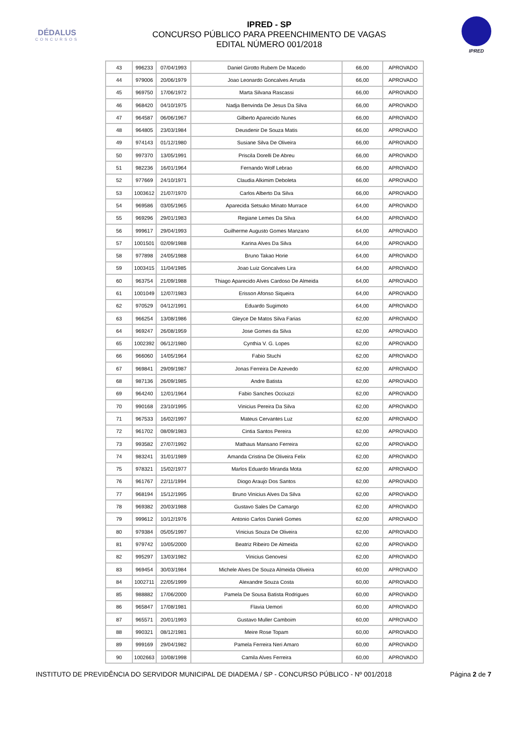DÉDALUS
CONCURSOS
IPRED - SP
CONCURSO PÚBLICO PARA PREENCHIMENTO DE VAGAS
EDITAL NÚMERO 001/2018
IPRED
| 43 | 996233 | 07/04/1993 | Daniel Girotto Rubem De Macedo | 66,00 | APROVADO |
| 44 | 979006 | 20/06/1979 | Joao Leonardo Goncalves Arruda | 66,00 | APROVADO |
| 45 | 969750 | 17/06/1972 | Marta Silvana Rascassi | 66,00 | APROVADO |
| 46 | 968420 | 04/10/1975 | Nadja Benvinda De Jesus Da Silva | 66,00 | APROVADO |
| 47 | 964587 | 06/06/1967 | Gilberto Aparecido Nunes | 66,00 | APROVADO |
| 48 | 964805 | 23/03/1984 | Deusdenir De Souza Matis | 66,00 | APROVADO |
| 49 | 974143 | 01/12/1980 | Susiane Silva De Oliveira | 66,00 | APROVADO |
| 50 | 997370 | 13/05/1991 | Priscila Dorelli De Abreu | 66,00 | APROVADO |
| 51 | 982236 | 16/01/1964 | Fernando Wolf Lebrao | 66,00 | APROVADO |
| 52 | 977669 | 24/10/1971 | Claudia Alkimim Deboleta | 66,00 | APROVADO |
| 53 | 1003612 | 21/07/1970 | Carlos Alberto Da Silva | 66,00 | APROVADO |
| 54 | 969586 | 03/05/1965 | Aparecida Setsuko Minato Murrace | 64,00 | APROVADO |
| 55 | 969296 | 29/01/1983 | Regiane Lemes Da Silva | 64,00 | APROVADO |
| 56 | 999617 | 29/04/1993 | Guilherme Augusto Gomes Manzano | 64,00 | APROVADO |
| 57 | 1001501 | 02/09/1988 | Karina Alves Da Silva | 64,00 | APROVADO |
| 58 | 977898 | 24/05/1988 | Bruno Takao Horie | 64,00 | APROVADO |
| 59 | 1003415 | 11/04/1985 | Joao Luiz Goncalves Lira | 64,00 | APROVADO |
| 60 | 963754 | 21/09/1988 | Thiago Aparecido Alves Cardoso De Almeida | 64,00 | APROVADO |
| 61 | 1001049 | 12/07/1983 | Erisson Afonso Siqueira | 64,00 | APROVADO |
| 62 | 970529 | 04/12/1991 | Eduardo Sugimoto | 64,00 | APROVADO |
| 63 | 966254 | 13/08/1986 | Gleyce De Matos Silva Farias | 62,00 | APROVADO |
| 64 | 969247 | 26/08/1959 | Jose Gomes da Silva | 62,00 | APROVADO |
| 65 | 1002392 | 06/12/1980 | Cynthia V. G. Lopes | 62,00 | APROVADO |
| 66 | 966060 | 14/05/1964 | Fabio Stuchi | 62,00 | APROVADO |
| 67 | 969841 | 29/09/1987 | Jonas Ferreira De Azevedo | 62,00 | APROVADO |
| 68 | 987136 | 26/09/1985 | Andre Batista | 62,00 | APROVADO |
| 69 | 964240 | 12/01/1964 | Fabio Sanches Occiuzzi | 62,00 | APROVADO |
| 70 | 990168 | 23/10/1995 | Vinicius Pereira Da Silva | 62,00 | APROVADO |
| 71 | 967533 | 16/02/1997 | Mateus Cervantes Luz | 62,00 | APROVADO |
| 72 | 961702 | 08/09/1983 | Cintia Santos Pereira | 62,00 | APROVADO |
| 73 | 993582 | 27/07/1992 | Mathaus Mansano Ferreira | 62,00 | APROVADO |
| 74 | 983241 | 31/01/1989 | Amanda Cristina De Oliveira Felix | 62,00 | APROVADO |
| 75 | 978321 | 15/02/1977 | Marlos Eduardo Miranda Mota | 62,00 | APROVADO |
| 76 | 961767 | 22/11/1994 | Diogo Araujo Dos Santos | 62,00 | APROVADO |
| 77 | 968194 | 15/12/1995 | Bruno Vinicius Alves Da Silva | 62,00 | APROVADO |
| 78 | 969382 | 20/03/1988 | Gustavo Sales De Camargo | 62,00 | APROVADO |
| 79 | 999612 | 10/12/1976 | Antonio Carlos Danieli Gomes | 62,00 | APROVADO |
| 80 | 979384 | 05/05/1997 | Vinicius Souza De Oliveira | 62,00 | APROVADO |
| 81 | 979742 | 10/05/2000 | Beatriz Ribeiro De Almeida | 62,00 | APROVADO |
| 82 | 995297 | 13/03/1982 | Vinicius Genovesi | 62,00 | APROVADO |
| 83 | 969454 | 30/03/1984 | Michele Alves De Souza Almeida Oliveira | 60,00 | APROVADO |
| 84 | 1002711 | 22/05/1999 | Alexandre Souza Costa | 60,00 | APROVADO |
| 85 | 988882 | 17/06/2000 | Pamela De Sousa Batista Rodrigues | 60,00 | APROVADO |
| 86 | 965847 | 17/08/1981 | Flavia Uemori | 60,00 | APROVADO |
| 87 | 965571 | 20/01/1993 | Gustavo Muller Camboim | 60,00 | APROVADO |
| 88 | 990321 | 08/12/1981 | Meire Rose Topam | 60,00 | APROVADO |
| 89 | 999169 | 29/04/1982 | Pamela Ferreira Neri Amaro | 60,00 | APROVADO |
| 90 | 1002663 | 10/08/1998 | Camila Alves Ferreira | 60,00 | APROVADO |
INSTITUTO DE PREVIDÊNCIA DO SERVIDOR MUNICIPAL DE DIADEMA / SP - CONCURSO PÚBLICO - Nº 001/2018 Página 2 de 7